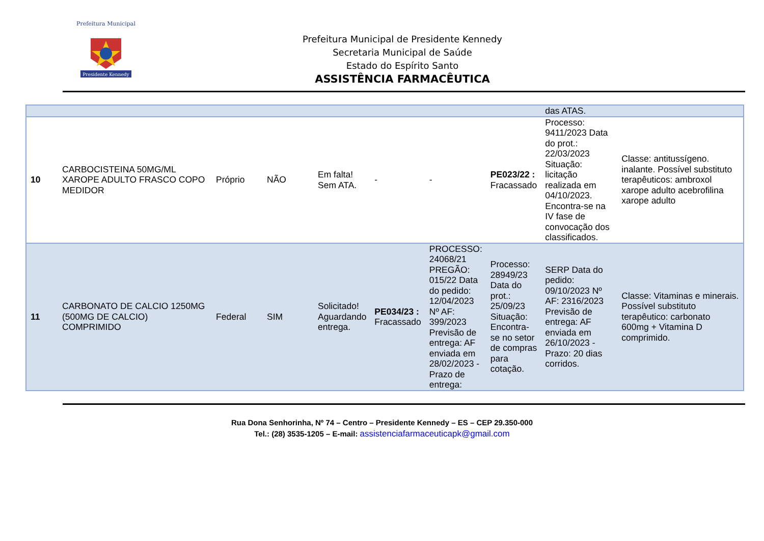Presidente Kennedy
Prefeitura Municipal
Prefeitura Municipal de Presidente Kennedy
Secretaria Municipal de Saúde
Estado do Espírito Santo
ASSISTÊNCIA FARMACÊUTICA
| | | | | | | | | das ATAS. | |
| 10 | CARBOCISTEINA 50MG/ML XAROPE ADULTO FRASCO COPO MEDIDOR | Próprio | NÃO | Em falta! Sem ATA. | - | - | PE023/22 : Fracassado | Processo: 9411/2023 Data do prot.: 22/03/2023 Situação: licitação realizada em 04/10/2023. Encontra-se na IV fase de convocação dos classificados. | Classe: antitussígeno. inalante. Possível substituto terapêuticos: ambroxol xarope adulto acebrofilina xarope adulto |
| 11 | CARBONATO DE CALCIO 1250MG (500MG DE CALCIO) COMPRIMIDO | Federal | SIM | Solicitado! Aguardando entrega. | PE034/23 : Fracassado | PROCESSO: 24068/21 PREGÃO: 015/22 Data do pedido: 12/04/2023 Nº AF: 399/2023 Previsão de entrega: AF enviada em 28/02/2023 - Prazo de entrega: | Processo: 28949/23 Data do prot.: 25/09/23 Situação: Encontra-se no setor de compras para cotação. | SERP Data do pedido: 09/10/2023 Nº AF: 2316/2023 Previsão de entrega: AF enviada em 26/10/2023 - Prazo: 20 dias corridos. | Classe: Vitaminas e minerais. Possível substituto terapêutico: carbonato 600mg + Vitamina D comprimido. |
Rua Dona Senhorinha, Nº 74 – Centro – Presidente Kennedy – ES – CEP 29.350-000
Tel.: (28) 3535-1205 – E-mail: assistenciafarmaceuticapk@gmail.com